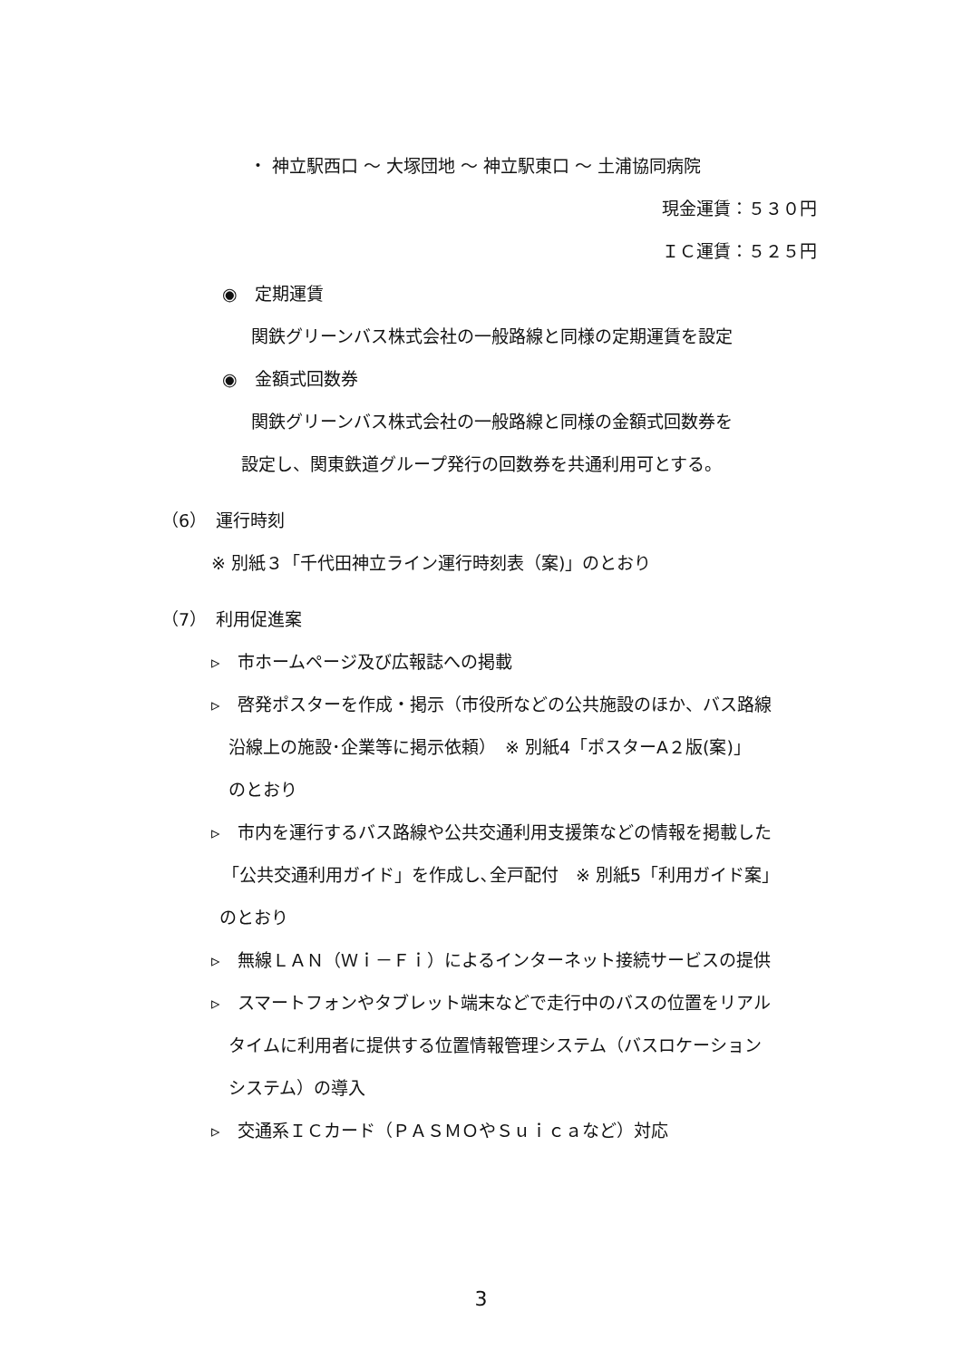・ 神立駅西口 〜 大塚団地 〜 神立駅東口 〜 土浦協同病院
現金運賃：５３０円
ＩＣ運賃：５２５円
◉　定期運賃
関鉄グリーンバス株式会社の一般路線と同様の定期運賃を設定
◉　金額式回数券
関鉄グリーンバス株式会社の一般路線と同様の金額式回数券を
設定し、関東鉄道グループ発行の回数券を共通利用可とする。
（6）　運行時刻
※ 別紙３「千代田神立ライン運行時刻表（案)」のとおり
（7）　利用促進案
▹　市ホームページ及び広報誌への掲載
▹　啓発ポスターを作成・掲示（市役所などの公共施設のほか、バス路線
沿線上の施設･企業等に掲示依頼）　※ 別紙4「ポスターA２版(案)」
のとおり
▹　市内を運行するバス路線や公共交通利用支援策などの情報を掲載した
「公共交通利用ガイド」を作成し､全戸配付　※ 別紙5「利用ガイド案」
のとおり
▹　無線ＬＡＮ（Ｗｉ－Ｆｉ）によるインターネット接続サービスの提供
▹　スマートフォンやタブレット端末などで走行中のバスの位置をリアル
タイムに利用者に提供する位置情報管理システム（バスロケーション
システム）の導入
▹　交通系ＩＣカード（ＰＡＳＭＯやＳｕｉｃａなど）対応
3